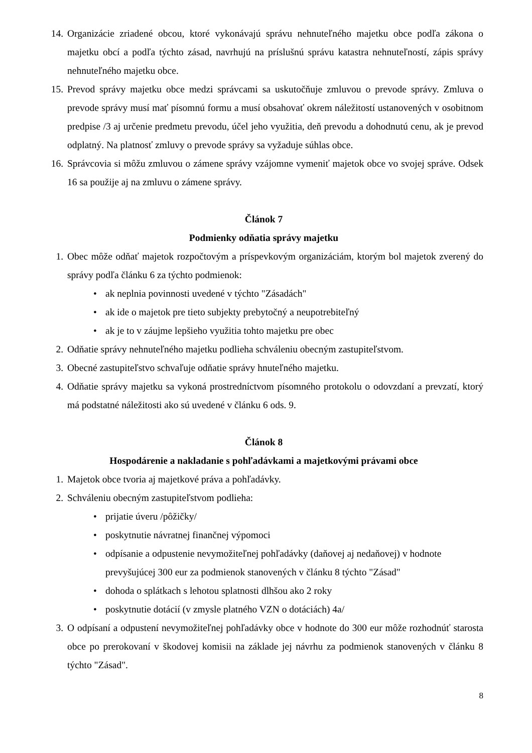14. Organizácie zriadené obcou, ktoré vykonávajú správu nehnuteľného majetku obce podľa zákona o majetku obcí a podľa týchto zásad, navrhujú na príslušnú správu katastra nehnuteľností, zápis správy nehnuteľného majetku obce.
15. Prevod správy majetku obce medzi správcami sa uskutočňuje zmluvou o prevode správy. Zmluva o prevode správy musí mať písomnú formu a musí obsahovať okrem náležitostí ustanovených v osobitnom predpise /3 aj určenie predmetu prevodu, účel jeho využitia, deň prevodu a dohodnutú cenu, ak je prevod odplatný. Na platnosť zmluvy o prevode správy sa vyžaduje súhlas obce.
16. Správcovia si môžu zmluvou o zámene správy vzájomne vymeniť majetok obce vo svojej správe. Odsek 16 sa použije aj na zmluvu o zámene správy.
Článok 7
Podmienky odňatia správy majetku
1. Obec môže odňať majetok rozpočtovým a príspevkovým organizáciám, ktorým bol majetok zverený do správy podľa článku 6 za týchto podmienok:
• ak neplnia povinnosti uvedené v týchto "Zásadách"
• ak ide o majetok pre tieto subjekty prebytočný a neupotrebiteľný
• ak je to v záujme lepšieho využitia tohto majetku pre obec
2. Odňatie správy nehnuteľného majetku podlieha schváleniu obecným zastupiteľstvom.
3. Obecné zastupiteľstvo schvaľuje odňatie správy hnuteľného majetku.
4. Odňatie správy majetku sa vykoná prostredníctvom písomného protokolu o odovzdaní a prevzatí, ktorý má podstatné náležitosti ako sú uvedené v článku 6 ods. 9.
Článok 8
Hospodárenie a nakladanie s pohľadávkami a majetkovými právami obce
1. Majetok obce tvoria aj majetkové práva a pohľadávky.
2. Schváleniu obecným zastupiteľstvom podlieha:
• prijatie úveru /pôžičky/
• poskytnutie návratnej finančnej výpomoci
• odpísanie a odpustenie nevymožiteľnej pohľadávky (daňovej aj nedaňovej) v hodnote prevyšujúcej 300 eur za podmienok stanovených v článku 8 týchto "Zásad"
• dohoda o splátkach s lehotou splatnosti dlhšou ako 2 roky
• poskytnutie dotácií (v zmysle platného VZN o dotáciách) 4a/
3. O odpísaní a odpustení nevymožiteľnej pohľadávky obce v hodnote do 300 eur môže rozhodnúť starosta obce po prerokovaní v škodovej komisii na základe jej návrhu za podmienok stanovených v článku 8 týchto "Zásad".
8